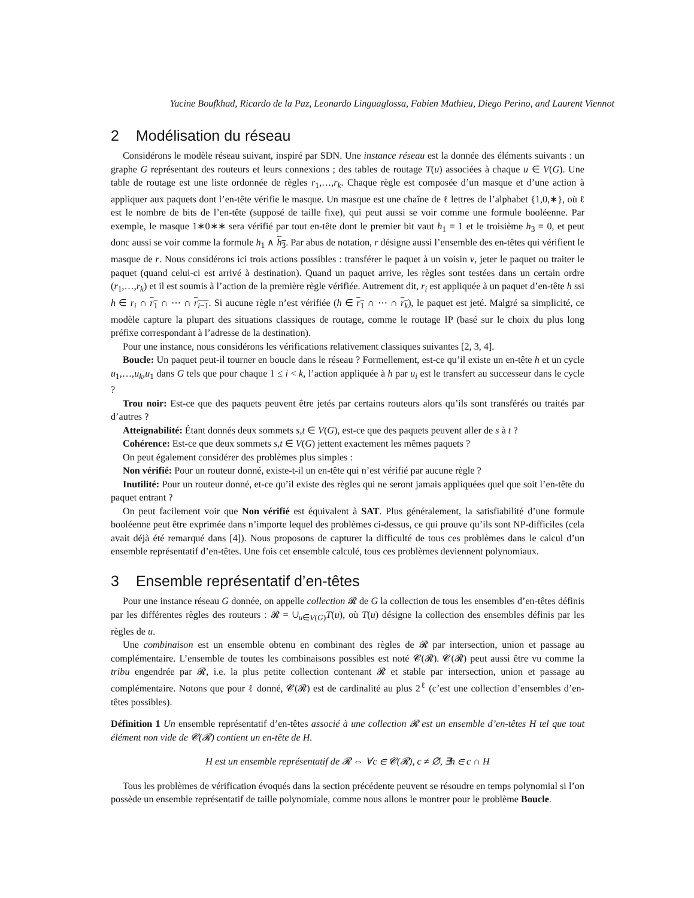Yacine Boufkhad, Ricardo de la Paz, Leonardo Linguaglossa, Fabien Mathieu, Diego Perino, and Laurent Viennot
2 Modélisation du réseau
Considérons le modèle réseau suivant, inspiré par SDN. Une instance réseau est la donnée des éléments suivants : un graphe G représentant des routeurs et leurs connexions ; des tables de routage T(u) associées à chaque u ∈ V(G). Une table de routage est une liste ordonnée de règles r<sub>1</sub>,…,r<sub>k</sub>. Chaque règle est composée d’un masque et d’une action à appliquer aux paquets dont l’en-tête vérifie le masque. Un masque est une chaîne de ℓ lettres de l’alphabet {1,0,∗}, où ℓ est le nombre de bits de l’en-tête (supposé de taille fixe), qui peut aussi se voir comme une formule booléenne. Par exemple, le masque 1∗0∗∗ sera vérifié par tout en-tête dont le premier bit vaut h<sub>1</sub> = 1 et le troisième h<sub>3</sub> = 0, et peut donc aussi se voir comme la formule h<sub>1</sub> ∧ h<sub>3</sub>. Par abus de notation, r désigne aussi l’ensemble des en-têtes qui vérifient le masque de r. Nous considérons ici trois actions possibles : transférer le paquet à un voisin v, jeter le paquet ou traiter le paquet (quand celui-ci est arrivé à destination). Quand un paquet arrive, les règles sont testées dans un certain ordre (r<sub>1</sub>,…,r<sub>k</sub>) et il est soumis à l’action de la première règle vérifiée. Autrement dit, r<sub>i</sub> est appliquée à un paquet d’en-tête h ssi h ∈ r<sub>i</sub> ∩ r<sub>1</sub> ∩ ⋯ ∩ r<sub>i−1</sub>. Si aucune règle n’est vérifiée (h ∈ r<sub>1</sub> ∩ ⋯ ∩ r<sub>k</sub>), le paquet est jeté. Malgré sa simplicité, ce modèle capture la plupart des situations classiques de routage, comme le routage IP (basé sur le choix du plus long préfixe correspondant à l’adresse de la destination).
Pour une instance, nous considérons les vérifications relativement classiques suivantes [2, 3, 4].
Boucle: Un paquet peut-il tourner en boucle dans le réseau ? Formellement, est-ce qu’il existe un en-tête h et un cycle u<sub>1</sub>,…,u<sub>k</sub>,u<sub>1</sub> dans G tels que pour chaque 1 ≤ i < k, l’action appliquée à h par u<sub>i</sub> est le transfert au successeur dans le cycle ?
Trou noir: Est-ce que des paquets peuvent être jetés par certains routeurs alors qu’ils sont transférés ou traités par d’autres ?
Atteignabilité: Étant donnés deux sommets s,t ∈ V(G), est-ce que des paquets peuvent aller de s à t ?
Cohérence: Est-ce que deux sommets s,t ∈ V(G) jettent exactement les mêmes paquets ?
On peut également considérer des problèmes plus simples :
Non vérifié: Pour un routeur donné, existe-t-il un en-tête qui n’est vérifié par aucune règle ?
Inutilité: Pour un routeur donné, et-ce qu’il existe des règles qui ne seront jamais appliquées quel que soit l’en-tête du paquet entrant ?
On peut facilement voir que Non vérifié est équivalent à SAT. Plus généralement, la satisfiabilité d’une formule booléenne peut être exprimée dans n’importe lequel des problèmes ci-dessus, ce qui prouve qu’ils sont NP-difficiles (cela avait déjà été remarqué dans [4]). Nous proposons de capturer la difficulté de tous ces problèmes dans le calcul d’un ensemble représentatif d’en-têtes. Une fois cet ensemble calculé, tous ces problèmes deviennent polynomiaux.
3 Ensemble représentatif d’en-têtes
Pour une instance réseau G donnée, on appelle collection 𝓡 de G la collection de tous les ensembles d’en-têtes définis par les différentes règles des routeurs : 𝓡 = ∪<sub>u∈V(G)</sub>T(u), où T(u) désigne la collection des ensembles définis par les règles de u.
Une combinaison est un ensemble obtenu en combinant des règles de 𝓡 par intersection, union et passage au complémentaire. L’ensemble de toutes les combinaisons possibles est noté 𝓒(𝓡). 𝓒(𝓡) peut aussi être vu comme la tribu engendrée par 𝓡, i.e. la plus petite collection contenant 𝓡 et stable par intersection, union et passage au complémentaire. Notons que pour ℓ donné, 𝓒(𝓡) est de cardinalité au plus 2<sup>ℓ</sup> (c’est une collection d’ensembles d’en-têtes possibles).
Définition 1 Un ensemble représentatif d’en-têtes associé à une collection 𝓡 est un ensemble d’en-têtes H tel que tout élément non vide de 𝓒(𝓡) contient un en-tête de H.
H est un ensemble représentatif de 𝓡 ⇔ ∀c ∈ 𝓒(𝓡), c ≠ ∅, ∃h ∈ c ∩ H
Tous les problèmes de vérification évoqués dans la section précédente peuvent se résoudre en temps polynomial si l’on possède un ensemble représentatif de taille polynomiale, comme nous allons le montrer pour le problème Boucle.